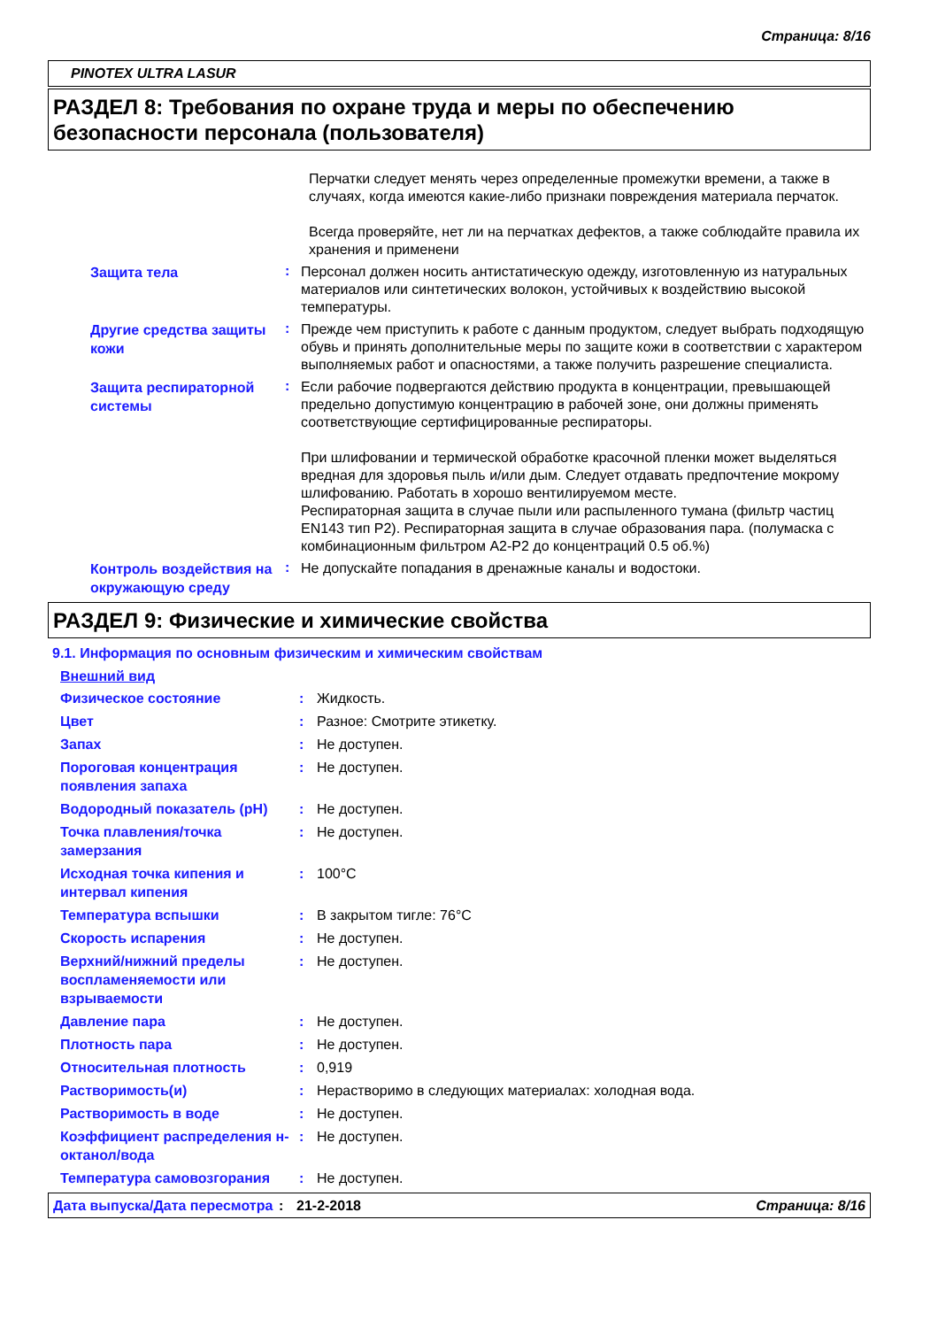Страница: 8/16
PINOTEX ULTRA LASUR
РАЗДЕЛ 8: Требования по охране труда и меры по обеспечению безопасности персонала (пользователя)
Перчатки следует менять через определенные промежутки времени, а также в случаях, когда имеются какие-либо признаки повреждения материала перчаток.
Всегда проверяйте, нет ли на перчатках дефектов, а также соблюдайте правила их хранения и применени
Защита тела
:
Персонал должен носить антистатическую одежду, изготовленную из натуральных материалов или синтетических волокон, устойчивых к воздействию высокой температуры.
Другие средства защиты кожи
:
Прежде чем приступить к работе с данным продуктом, следует выбрать подходящую обувь и принять дополнительные меры по защите кожи в соответствии с характером выполняемых работ и опасностями, а также получить разрешение специалиста.
Защита респираторной системы
:
Если рабочие подвергаются действию продукта в концентрации, превышающей предельно допустимую концентрацию в рабочей зоне, они должны применять соответствующие сертифицированные респираторы.
При шлифовании и термической обработке красочной пленки может выделяться вредная для здоровья пыль и/или дым. Следует отдавать предпочтение мокрому шлифованию. Работать в хорошо вентилируемом месте.
Респираторная защита в случае пыли или распыленного тумана (фильтр частиц EN143 тип P2). Респираторная защита в случае образования пара. (полумаска с комбинационным фильтром A2-P2 до концентраций 0.5 об.%)
Контроль воздействия на окружающую среду
:
Не допускайте попадания в дренажные каналы и водостоки.
РАЗДЕЛ 9: Физические и химические свойства
9.1. Информация по основным физическим и химическим свойствам
Внешний вид
Физическое состояние : Жидкость.
Цвет : Разное: Смотрите этикетку.
Запах : Не доступен.
Пороговая концентрация появления запаха
: Не доступен.
Водородный показатель (pH) : Не доступен.
Точка плавления/точка замерзания
: Не доступен.
Исходная точка кипения и интервал кипения
: 100°C
Температура вспышки : В закрытом тигле: 76°C
Скорость испарения : Не доступен.
Верхний/нижний пределы воспламеняемости или взрываемости
: Не доступен.
Давление пара : Не доступен.
Плотность пара : Не доступен.
Относительная плотность : 0,919
Растворимость(и) : Нерастворимо в следующих материалах: холодная вода.
Растворимость в воде : Не доступен.
Коэффициент распределения н-октанол/вода
: Не доступен.
Температура самовозгорания : Не доступен.
Дата выпуска/Дата пересмотра
: 21-2-2018 Страница: 8/16